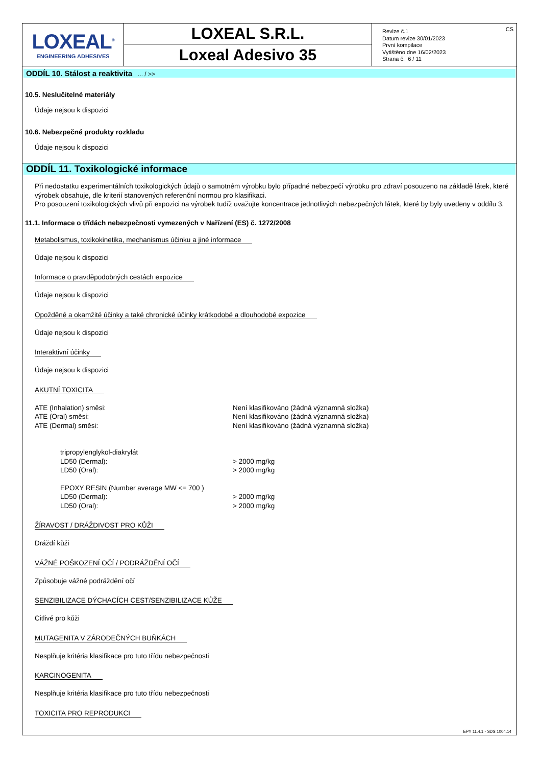LOXEAL<sup>®</sup>
ENGINEERING ADHESIVES
LOXEAL S.R.L.
Loxeal Adesivo 35
Revize č.1
Datum revize 30/01/2023
První kompilace
Vytištěno dne 16/02/2023
Strana č. 6 / 11
CS
ODDÍL 10. Stálost a reaktivita ... / >>
10.5. Neslučitelné materiály
Údaje nejsou k dispozici
10.6. Nebezpečné produkty rozkladu
Údaje nejsou k dispozici
ODDÍL 11. Toxikologické informace
Při nedostatku experimentálních toxikologických údajů o samotném výrobku bylo případné nebezpečí výrobku pro zdraví posouzeno na základě látek, které výrobek obsahuje, dle kriterií stanovených referenční normou pro klasifikaci.
Pro posouzení toxikologických vlivů při expozici na výrobek tudíž uvažujte koncentrace jednotlivých nebezpečných látek, které by byly uvedeny v oddílu 3.
11.1. Informace o třídách nebezpečnosti vymezených v Nařízení (ES) č. 1272/2008
Metabolismus, toxikokinetika, mechanismus účinku a jiné informace
Údaje nejsou k dispozici
Informace o pravděpodobných cestách expozice
Údaje nejsou k dispozici
Opožděné a okamžité účinky a také chronické účinky krátkodobé a dlouhodobé expozice
Údaje nejsou k dispozici
Interaktivní účinky
Údaje nejsou k dispozici
AKUTNÍ TOXICITA
| ATE (Inhalation) směsi: | Není klasifikováno (žádná významná složka) |
| ATE (Oral) směsi: | Není klasifikováno (žádná významná složka) |
| ATE (Dermal) směsi: | Není klasifikováno (žádná významná složka) |
| tripropylenglykol-diakrylát | |
| LD50 (Dermal): | > 2000 mg/kg |
| LD50 (Oral): | > 2000 mg/kg |
| EPOXY RESIN (Number average MW <= 700 ) | |
| LD50 (Dermal): | > 2000 mg/kg |
| LD50 (Oral): | > 2000 mg/kg |
ŽÍRAVOST / DRÁŽDIVOST PRO KŮŽI
Dráždí kůži
VÁŽNÉ POŠKOZENÍ OČÍ / PODRÁŽDĚNÍ OČÍ
Způsobuje vážné podráždění očí
SENZIBILIZACE DÝCHACÍCH CEST/SENZIBILIZACE KŮŽE
Citlivé pro kůži
MUTAGENITA V ZÁRODEČNÝCH BUŇKÁCH
Nesplňuje kritéria klasifikace pro tuto třídu nebezpečnosti
KARCINOGENITA
Nesplňuje kritéria klasifikace pro tuto třídu nebezpečnosti
TOXICITA PRO REPRODUKCI
EPY 11.4.1 - SDS 1004.14